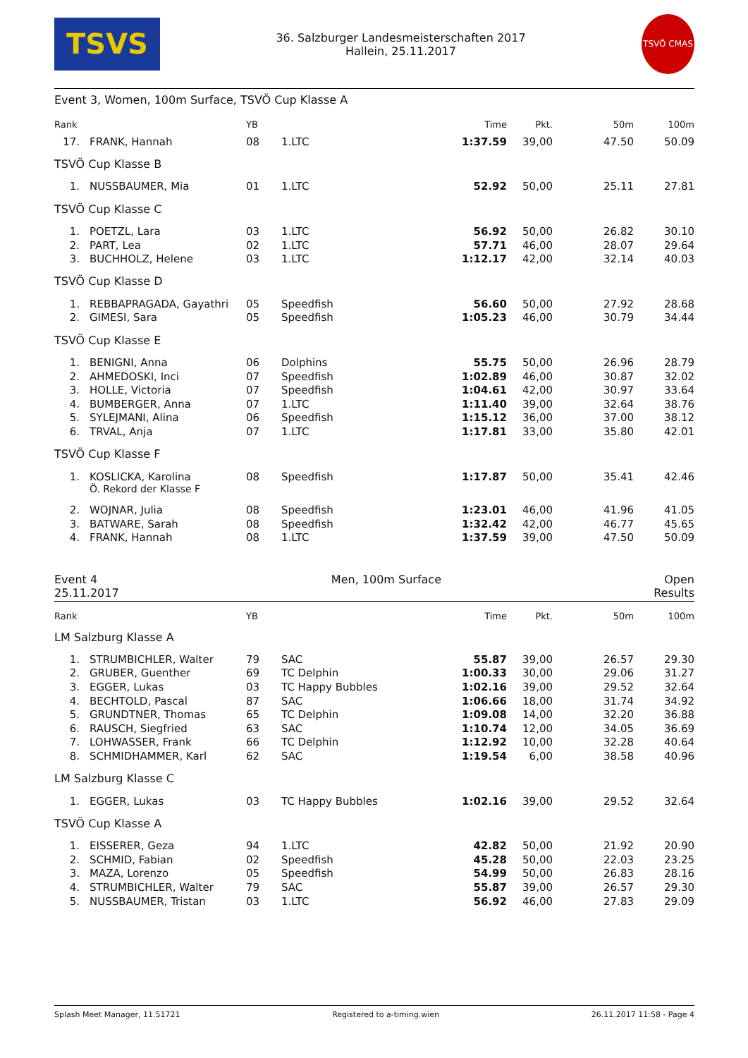TSVS
36. Salzburger Landesmeisterschaften 2017
Hallein, 25.11.2017
TSVÖ CMAS
Event 3, Women, 100m Surface, TSVÖ Cup Klasse A
| Rank | | YB | | Time | Pkt. | 50m | 100m |
| --- | --- | --- | --- | --- | --- | --- | --- |
| 17. | FRANK, Hannah | 08 | 1.LTC | 1:37.59 | 39,00 | 47.50 | 50.09 |
| TSVÖ Cup Klasse B | | | | | | | |
| 1. | NUSSBAUMER, Mia | 01 | 1.LTC | 52.92 | 50,00 | 25.11 | 27.81 |
| TSVÖ Cup Klasse C | | | | | | | |
| 1. | POETZL, Lara | 03 | 1.LTC | 56.92 | 50,00 | 26.82 | 30.10 |
| 2. | PART, Lea | 02 | 1.LTC | 57.71 | 46,00 | 28.07 | 29.64 |
| 3. | BUCHHOLZ, Helene | 03 | 1.LTC | 1:12.17 | 42,00 | 32.14 | 40.03 |
| TSVÖ Cup Klasse D | | | | | | | |
| 1. | REBBAPRAGADA, Gayathri | 05 | Speedfish | 56.60 | 50,00 | 27.92 | 28.68 |
| 2. | GIMESI, Sara | 05 | Speedfish | 1:05.23 | 46,00 | 30.79 | 34.44 |
| TSVÖ Cup Klasse E | | | | | | | |
| 1. | BENIGNI, Anna | 06 | Dolphins | 55.75 | 50,00 | 26.96 | 28.79 |
| 2. | AHMEDOSKI, Inci | 07 | Speedfish | 1:02.89 | 46,00 | 30.87 | 32.02 |
| 3. | HOLLE, Victoria | 07 | Speedfish | 1:04.61 | 42,00 | 30.97 | 33.64 |
| 4. | BUMBERGER, Anna | 07 | 1.LTC | 1:11.40 | 39,00 | 32.64 | 38.76 |
| 5. | SYLEJMANI, Alina | 06 | Speedfish | 1:15.12 | 36,00 | 37.00 | 38.12 |
| 6. | TRVAL, Anja | 07 | 1.LTC | 1:17.81 | 33,00 | 35.80 | 42.01 |
| TSVÖ Cup Klasse F | | | | | | | |
| 1. | KOSLICKA, Karolina | 08 | Speedfish | 1:17.87 | 50,00 | 35.41 | 42.46 |
| | Ö. Rekord der Klasse F | | | | | | |
| 2. | WOJNAR, Julia | 08 | Speedfish | 1:23.01 | 46,00 | 41.96 | 41.05 |
| 3. | BATWARE, Sarah | 08 | Speedfish | 1:32.42 | 42,00 | 46.77 | 45.65 |
| 4. | FRANK, Hannah | 08 | 1.LTC | 1:37.59 | 39,00 | 47.50 | 50.09 |
Event 4
25.11.2017
Men, 100m Surface Open
Results
| Rank | | YB | | Time | Pkt. | 50m | 100m |
| --- | --- | --- | --- | --- | --- | --- | --- |
| LM Salzburg Klasse A | | | | | | | |
| 1. | STRUMBICHLER, Walter | 79 | SAC | 55.87 | 39,00 | 26.57 | 29.30 |
| 2. | GRUBER, Guenther | 69 | TC Delphin | 1:00.33 | 30,00 | 29.06 | 31.27 |
| 3. | EGGER, Lukas | 03 | TC Happy Bubbles | 1:02.16 | 39,00 | 29.52 | 32.64 |
| 4. | BECHTOLD, Pascal | 87 | SAC | 1:06.66 | 18,00 | 31.74 | 34.92 |
| 5. | GRUNDTNER, Thomas | 65 | TC Delphin | 1:09.08 | 14,00 | 32.20 | 36.88 |
| 6. | RAUSCH, Siegfried | 63 | SAC | 1:10.74 | 12,00 | 34.05 | 36.69 |
| 7. | LOHWASSER, Frank | 66 | TC Delphin | 1:12.92 | 10,00 | 32.28 | 40.64 |
| 8. | SCHMIDHAMMER, Karl | 62 | SAC | 1:19.54 | 6,00 | 38.58 | 40.96 |
| LM Salzburg Klasse C | | | | | | | |
| 1. | EGGER, Lukas | 03 | TC Happy Bubbles | 1:02.16 | 39,00 | 29.52 | 32.64 |
| TSVÖ Cup Klasse A | | | | | | | |
| 1. | EISSERER, Geza | 94 | 1.LTC | 42.82 | 50,00 | 21.92 | 20.90 |
| 2. | SCHMID, Fabian | 02 | Speedfish | 45.28 | 50,00 | 22.03 | 23.25 |
| 3. | MAZA, Lorenzo | 05 | Speedfish | 54.99 | 50,00 | 26.83 | 28.16 |
| 4. | STRUMBICHLER, Walter | 79 | SAC | 55.87 | 39,00 | 26.57 | 29.30 |
| 5. | NUSSBAUMER, Tristan | 03 | 1.LTC | 56.92 | 46,00 | 27.83 | 29.09 |
Splash Meet Manager, 11.51721 Registered to a-timing.wien 26.11.2017 11:58 - Page 4